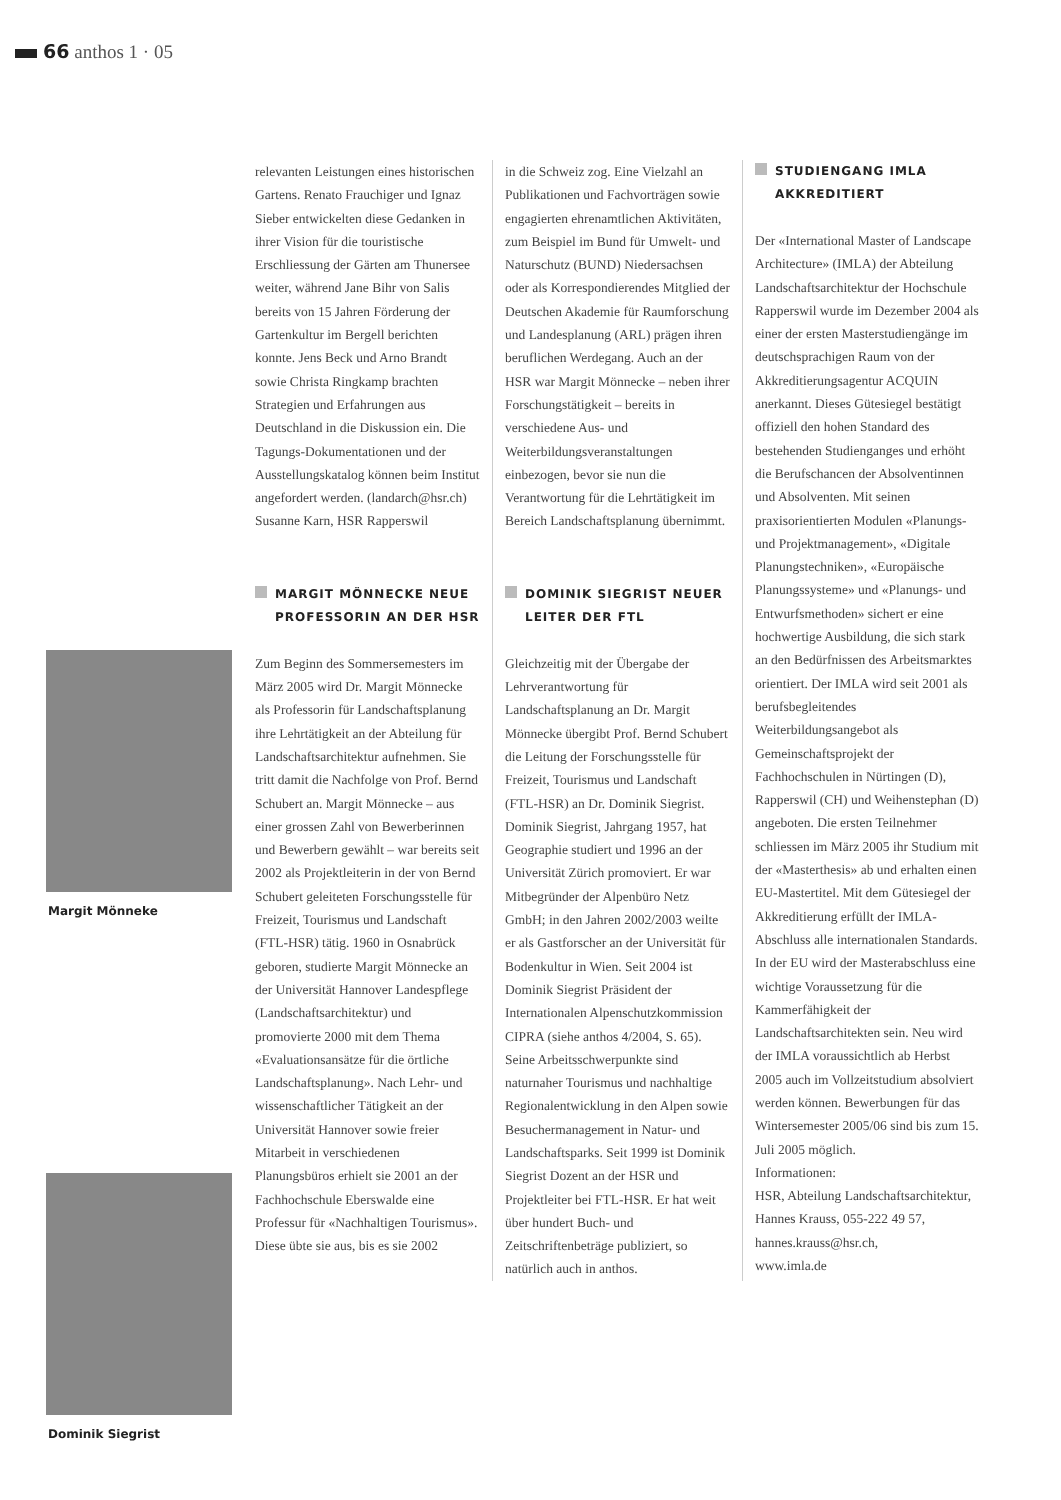66 anthos 1 · 05
Margit Mönneke
Dominik Siegrist
relevanten Leistungen eines historischen Gartens. Renato Frauchiger und Ignaz Sieber entwickelten diese Gedanken in ihrer Vision für die touristische Erschliessung der Gärten am Thunersee weiter, während Jane Bihr von Salis bereits von 15 Jahren Förderung der Gartenkultur im Bergell berichten konnte. Jens Beck und Arno Brandt sowie Christa Ringkamp brachten Strategien und Erfahrungen aus Deutschland in die Diskussion ein. Die Tagungs-Dokumentationen und der Ausstellungskatalog können beim Institut angefordert werden. (landarch@hsr.ch)
Susanne Karn, HSR Rapperswil
MARGIT MÖNNECKE NEUE PROFESSORIN AN DER HSR
Zum Beginn des Sommersemesters im März 2005 wird Dr. Margit Mönnecke als Professorin für Landschaftsplanung ihre Lehrtätigkeit an der Abteilung für Landschaftsarchitektur aufnehmen. Sie tritt damit die Nachfolge von Prof. Bernd Schubert an. Margit Mönnecke – aus einer grossen Zahl von Bewerberinnen und Bewerbern gewählt – war bereits seit 2002 als Projektleiterin in der von Bernd Schubert geleiteten Forschungsstelle für Freizeit, Tourismus und Landschaft (FTL-HSR) tätig. 1960 in Osnabrück geboren, studierte Margit Mönnecke an der Universität Hannover Landespflege (Landschaftsarchitektur) und promovierte 2000 mit dem Thema «Evaluationsansätze für die örtliche Landschaftsplanung». Nach Lehr- und wissenschaftlicher Tätigkeit an der Universität Hannover sowie freier Mitarbeit in verschiedenen Planungsbüros erhielt sie 2001 an der Fachhochschule Eberswalde eine Professur für «Nachhaltigen Tourismus». Diese übte sie aus, bis es sie 2002
in die Schweiz zog. Eine Vielzahl an Publikationen und Fachvorträgen sowie engagierten ehrenamtlichen Aktivitäten, zum Beispiel im Bund für Umwelt- und Naturschutz (BUND) Niedersachsen oder als Korrespondierendes Mitglied der Deutschen Akademie für Raumforschung und Landesplanung (ARL) prägen ihren beruflichen Werdegang. Auch an der HSR war Margit Mönnecke – neben ihrer Forschungstätigkeit – bereits in verschiedene Aus- und Weiterbildungsveranstaltungen einbezogen, bevor sie nun die Verantwortung für die Lehrtätigkeit im Bereich Landschaftsplanung übernimmt.
DOMINIK SIEGRIST NEUER LEITER DER FTL
Gleichzeitig mit der Übergabe der Lehrverantwortung für Landschaftsplanung an Dr. Margit Mönnecke übergibt Prof. Bernd Schubert die Leitung der Forschungsstelle für Freizeit, Tourismus und Landschaft (FTL-HSR) an Dr. Dominik Siegrist. Dominik Siegrist, Jahrgang 1957, hat Geographie studiert und 1996 an der Universität Zürich promoviert. Er war Mitbegründer der Alpenbüro Netz GmbH; in den Jahren 2002/2003 weilte er als Gastforscher an der Universität für Bodenkultur in Wien. Seit 2004 ist Dominik Siegrist Präsident der Internationalen Alpenschutzkommission CIPRA (siehe anthos 4/2004, S. 65). Seine Arbeitsschwerpunkte sind naturnaher Tourismus und nachhaltige Regionalentwicklung in den Alpen sowie Besuchermanagement in Natur- und Landschaftsparks. Seit 1999 ist Dominik Siegrist Dozent an der HSR und Projektleiter bei FTL-HSR. Er hat weit über hundert Buch- und Zeitschriftenbeträge publiziert, so natürlich auch in anthos.
STUDIENGANG IMLA AKKREDITIERT
Der «International Master of Landscape Architecture» (IMLA) der Abteilung Landschaftsarchitektur der Hochschule Rapperswil wurde im Dezember 2004 als einer der ersten Masterstudiengänge im deutschsprachigen Raum von der Akkreditierungsagentur ACQUIN anerkannt. Dieses Gütesiegel bestätigt offiziell den hohen Standard des bestehenden Studienganges und erhöht die Berufschancen der Absolventinnen und Absolventen. Mit seinen praxisorientierten Modulen «Planungs- und Projektmanagement», «Digitale Planungstechniken», «Europäische Planungssysteme» und «Planungs- und Entwurfsmethoden» sichert er eine hochwertige Ausbildung, die sich stark an den Bedürfnissen des Arbeitsmarktes orientiert. Der IMLA wird seit 2001 als berufsbegleitendes Weiterbildungsangebot als Gemeinschaftsprojekt der Fachhochschulen in Nürtingen (D), Rapperswil (CH) und Weihenstephan (D) angeboten. Die ersten Teilnehmer schliessen im März 2005 ihr Studium mit der «Masterthesis» ab und erhalten einen EU-Mastertitel. Mit dem Gütesiegel der Akkreditierung erfüllt der IMLA-Abschluss alle internationalen Standards. In der EU wird der Masterabschluss eine wichtige Voraussetzung für die Kammerfähigkeit der Landschaftsarchitekten sein. Neu wird der IMLA voraussichtlich ab Herbst 2005 auch im Vollzeitstudium absolviert werden können. Bewerbungen für das Wintersemester 2005/06 sind bis zum 15. Juli 2005 möglich.
Informationen:
HSR, Abteilung Landschaftsarchitektur,
Hannes Krauss, 055-222 49 57,
hannes.krauss@hsr.ch,
www.imla.de